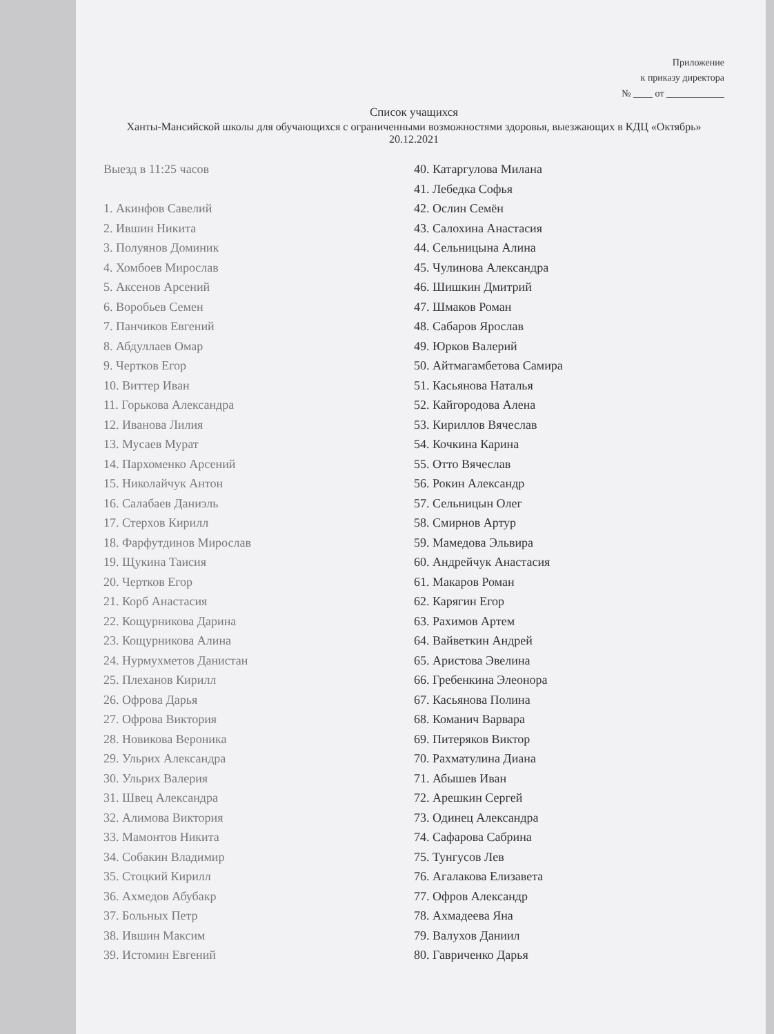Приложение
к приказу директора
№ ____ от ____________
Список учащихся
Ханты-Мансийской школы для обучающихся с ограниченными возможностями здоровья, выезжающих в КДЦ «Октябрь» 20.12.2021
Выезд в 11:25 часов
1. Акинфов Савелий
2. Ившин Никита
3. Полуянов Доминик
4. Хомбоев Мирослав
5. Аксенов Арсений
6. Воробьев Семен
7. Панчиков Евгений
8. Абдуллаев Омар
9. Чертков Егор
10. Виттер Иван
11. Горькова Александра
12. Иванова Лилия
13. Мусаев Мурат
14. Пархоменко Арсений
15. Николайчук Антон
16. Салабаев Даниэль
17. Стерхов Кирилл
18. Фарфутдинов Мирослав
19. Щукина Таисия
20. Чертков Егор
21. Корб Анастасия
22. Кощурникова Дарина
23. Кощурникова Алина
24. Нурмухметов Данистан
25. Плеханов Кирилл
26. Офрова Дарья
27. Офрова Виктория
28. Новикова Вероника
29. Ульрих Александра
30. Ульрих Валерия
31. Швец Александра
32. Алимова Виктория
33. Мамонтов Никита
34. Собакин Владимир
35. Стоцкий Кирилл
36. Ахмедов Абубакр
37. Больных Петр
38. Ившин Максим
39. Истомин Евгений
40. Катаргулова Милана
41. Лебедка Софья
42. Ослин Семён
43. Салохина Анастасия
44. Сельницына Алина
45. Чулинова Александра
46. Шишкин Дмитрий
47. Шмаков Роман
48. Сабаров Ярослав
49. Юрков Валерий
50. Айтмагамбетова Самира
51. Касьянова Наталья
52. Кайгородова Алена
53. Кириллов Вячеслав
54. Кочкина Карина
55. Отто Вячеслав
56. Рокин Александр
57. Сельницын Олег
58. Смирнов Артур
59. Мамедова Эльвира
60. Андрейчук Анастасия
61. Макаров Роман
62. Карягин Егор
63. Рахимов Артем
64. Вайветкин Андрей
65. Аристова Эвелина
66. Гребенкина Элеонора
67. Касьянова Полина
68. Команич Варвара
69. Питеряков Виктор
70. Рахматулина Диана
71. Абышев Иван
72. Арешкин Сергей
73. Одинец Александра
74. Сафарова Сабрина
75. Тунгусов Лев
76. Агалакова Елизавета
77. Офров Александр
78. Ахмадеева Яна
79. Валухов Даниил
80. Гавриченко Дарья